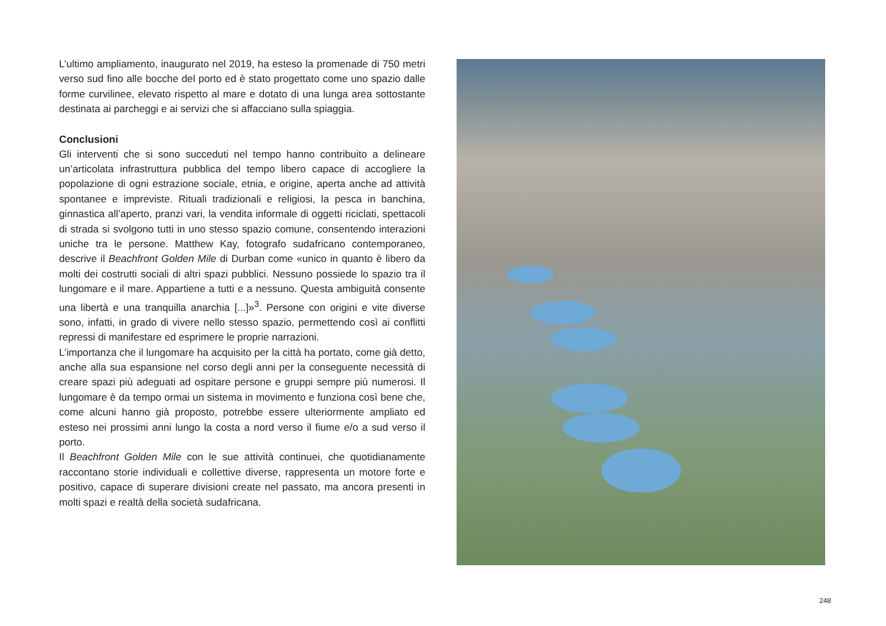L’ultimo ampliamento, inaugurato nel 2019, ha esteso la promenade di 750 metri verso sud fino alle bocche del porto ed è stato progettato come uno spazio dalle forme curvilinee, elevato rispetto al mare e dotato di una lunga area sottostante destinata ai parcheggi e ai servizi che si affacciano sulla spiaggia.
Conclusioni
Gli interventi che si sono succeduti nel tempo hanno contribuito a delineare un’articolata infrastruttura pubblica del tempo libero capace di accogliere la popolazione di ogni estrazione sociale, etnia, e origine, aperta anche ad attività spontanee e impreviste. Rituali tradizionali e religiosi, la pesca in banchina, ginnastica all’aperto, pranzi vari, la vendita informale di oggetti riciclati, spettacoli di strada si svolgono tutti in uno stesso spazio comune, consentendo interazioni uniche tra le persone. Matthew Kay, fotografo sudafricano contemporaneo, descrive il Beachfront Golden Mile di Durban come «unico in quanto è libero da molti dei costrutti sociali di altri spazi pubblici. Nessuno possiede lo spazio tra il lungomare e il mare. Appartiene a tutti e a nessuno. Questa ambiguità consente una libertà e una tranquilla anarchia [...]»<sup>3</sup>. Persone con origini e vite diverse sono, infatti, in grado di vivere nello stesso spazio, permettendo così ai conflitti repressi di manifestare ed esprimere le proprie narrazioni.
L’importanza che il lungomare ha acquisito per la città ha portato, come già detto, anche alla sua espansione nel corso degli anni per la conseguente necessità di creare spazi più adeguati ad ospitare persone e gruppi sempre più numerosi. Il lungomare è da tempo ormai un sistema in movimento e funziona così bene che, come alcuni hanno già proposto, potrebbe essere ulteriormente ampliato ed esteso nei prossimi anni lungo la costa a nord verso il fiume e/o a sud verso il porto.
Il Beachfront Golden Mile con le sue attività continuei, che quotidianamente raccontano storie individuali e collettive diverse, rappresenta un motore forte e positivo, capace di superare divisioni create nel passato, ma ancora presenti in molti spazi e realtà della società sudafricana.
248